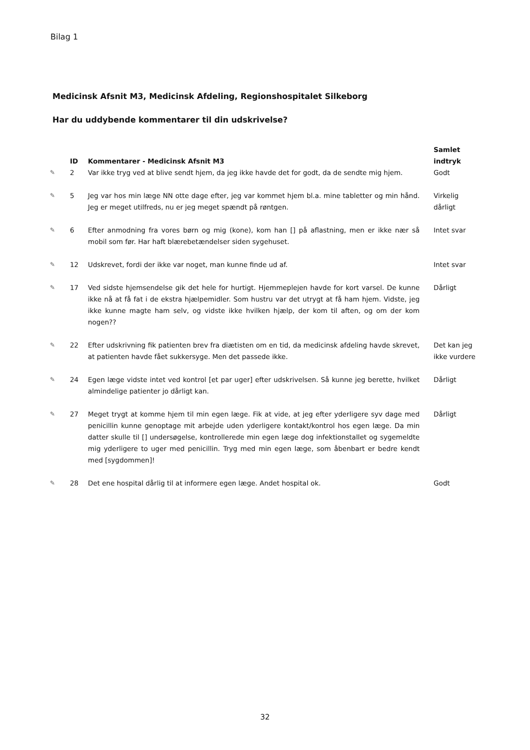Bilag 1
Medicinsk Afsnit M3, Medicinsk Afdeling, Regionshospitalet Silkeborg
Har du uddybende kommentarer til din udskrivelse?
| | ID | Kommentarer - Medicinsk Afsnit M3 | Samlet indtryk |
| --- | --- | --- | --- |
| ✎ | 2 | Var ikke tryg ved at blive sendt hjem, da jeg ikke havde det for godt, da de sendte mig hjem. | Godt |
| ✎ | 5 | Jeg var hos min læge NN otte dage efter, jeg var kommet hjem bl.a. mine tabletter og min hånd. Jeg er meget utilfreds, nu er jeg meget spændt på røntgen. | Virkelig dårligt |
| ✎ | 6 | Efter anmodning fra vores børn og mig (kone), kom han [] på aflastning, men er ikke nær så mobil som før. Har haft blærebetændelser siden sygehuset. | Intet svar |
| ✎ | 12 | Udskrevet, fordi der ikke var noget, man kunne finde ud af. | Intet svar |
| ✎ | 17 | Ved sidste hjemsendelse gik det hele for hurtigt. Hjemmeplejen havde for kort varsel. De kunne ikke nå at få fat i de ekstra hjælpemidler. Som hustru var det utrygt at få ham hjem. Vidste, jeg ikke kunne magte ham selv, og vidste ikke hvilken hjælp, der kom til aften, og om der kom nogen?? | Dårligt |
| ✎ | 22 | Efter udskrivning fik patienten brev fra diætisten om en tid, da medicinsk afdeling havde skrevet, at patienten havde fået sukkersyge. Men det passede ikke. | Det kan jeg ikke vurdere |
| ✎ | 24 | Egen læge vidste intet ved kontrol [et par uger] efter udskrivelsen. Så kunne jeg berette, hvilket almindelige patienter jo dårligt kan. | Dårligt |
| ✎ | 27 | Meget trygt at komme hjem til min egen læge. Fik at vide, at jeg efter yderligere syv dage med penicillin kunne genoptage mit arbejde uden yderligere kontakt/kontrol hos egen læge. Da min datter skulle til [] undersøgelse, kontrollerede min egen læge dog infektionstallet og sygemeldte mig yderligere to uger med penicillin. Tryg med min egen læge, som åbenbart er bedre kendt med [sygdommen]! | Dårligt |
| ✎ | 28 | Det ene hospital dårlig til at informere egen læge. Andet hospital ok. | Godt |
32